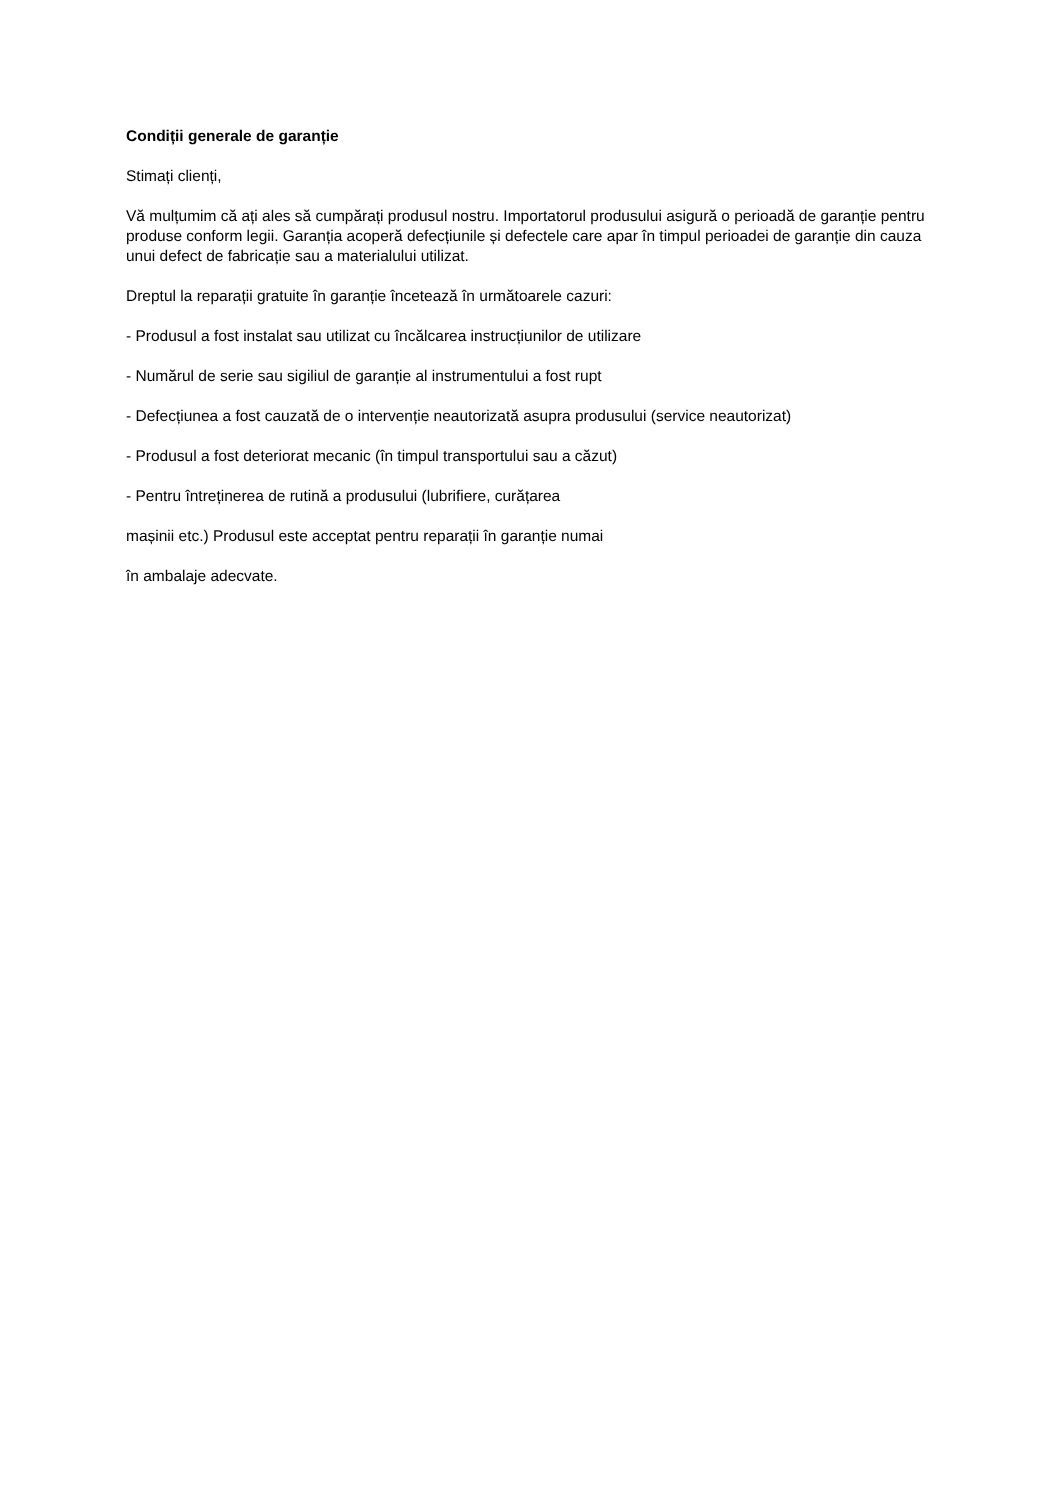Condiții generale de garanție
Stimați clienți,
Vă mulțumim că ați ales să cumpărați produsul nostru. Importatorul produsului asigură o perioadă de garanție pentru produse conform legii. Garanția acoperă defecțiunile și defectele care apar în timpul perioadei de garanție din cauza unui defect de fabricație sau a materialului utilizat.
Dreptul la reparații gratuite în garanție încetează în următoarele cazuri:
- Produsul a fost instalat sau utilizat cu încălcarea instrucțiunilor de utilizare
- Numărul de serie sau sigiliul de garanție al instrumentului a fost rupt
- Defecțiunea a fost cauzată de o intervenție neautorizată asupra produsului (service neautorizat)
- Produsul a fost deteriorat mecanic (în timpul transportului sau a căzut)
- Pentru întreținerea de rutină a produsului (lubrifiere, curățarea
mașinii etc.) Produsul este acceptat pentru reparații în garanție numai
în ambalaje adecvate.